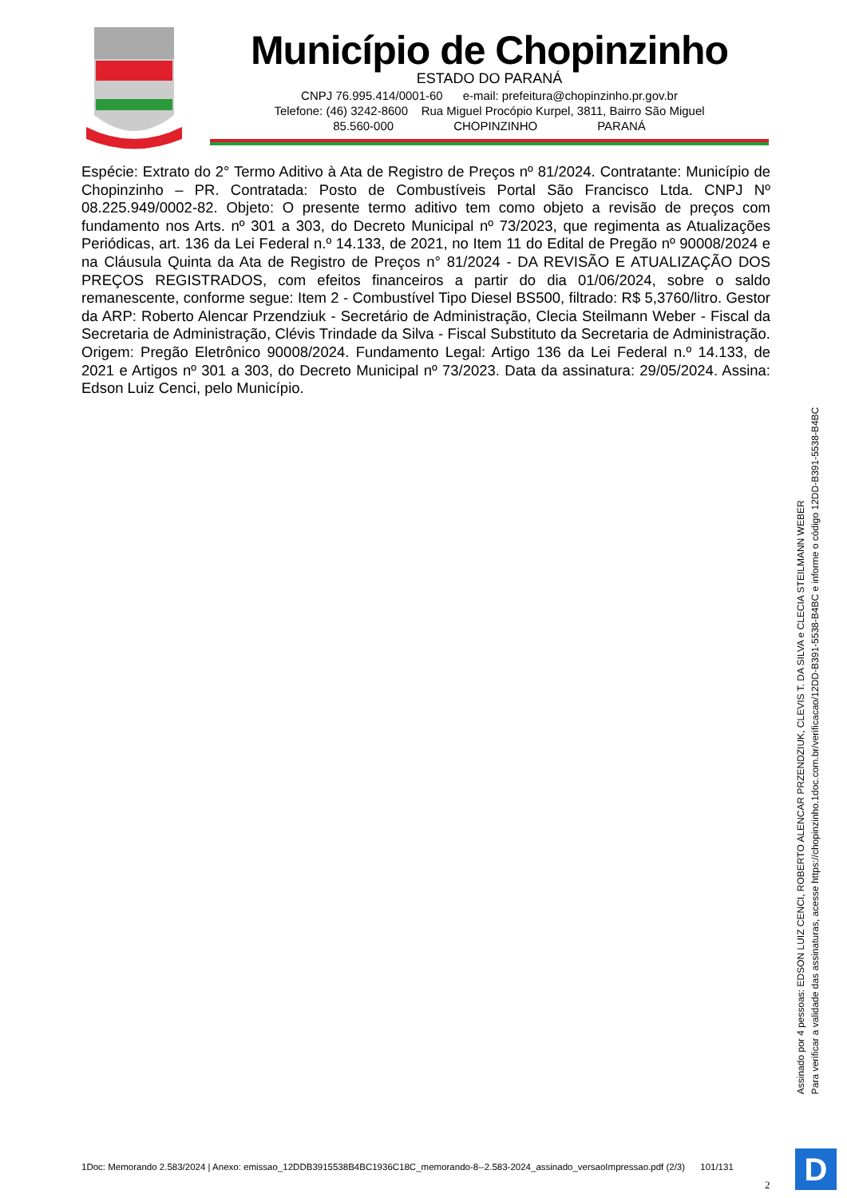Município de Chopinzinho
ESTADO DO PARANÁ
CNPJ 76.995.414/0001-60 e-mail: prefeitura@chopinzinho.pr.gov.br
Telefone: (46) 3242-8600 Rua Miguel Procópio Kurpel, 3811, Bairro São Miguel
85.560-000 CHOPINZINHO PARANÁ
Espécie: Extrato do 2° Termo Aditivo à Ata de Registro de Preços nº 81/2024. Contratante: Município de Chopinzinho – PR. Contratada: Posto de Combustíveis Portal São Francisco Ltda. CNPJ Nº 08.225.949/0002-82. Objeto: O presente termo aditivo tem como objeto a revisão de preços com fundamento nos Arts. nº 301 a 303, do Decreto Municipal nº 73/2023, que regimenta as Atualizações Periódicas, art. 136 da Lei Federal n.º 14.133, de 2021, no Item 11 do Edital de Pregão nº 90008/2024 e na Cláusula Quinta da Ata de Registro de Preços n° 81/2024 - DA REVISÃO E ATUALIZAÇÃO DOS PREÇOS REGISTRADOS, com efeitos financeiros a partir do dia 01/06/2024, sobre o saldo remanescente, conforme segue: Item 2 - Combustível Tipo Diesel BS500, filtrado: R$ 5,3760/litro. Gestor da ARP: Roberto Alencar Przendziuk - Secretário de Administração, Clecia Steilmann Weber - Fiscal da Secretaria de Administração, Clévis Trindade da Silva - Fiscal Substituto da Secretaria de Administração. Origem: Pregão Eletrônico 90008/2024. Fundamento Legal: Artigo 136 da Lei Federal n.º 14.133, de 2021 e Artigos nº 301 a 303, do Decreto Municipal nº 73/2023. Data da assinatura: 29/05/2024. Assina: Edson Luiz Cenci, pelo Município.
Assinado por 4 pessoas: EDSON LUIZ CENCI, ROBERTO ALENCAR PRZENDZIUK, CLEVIS T. DA SILVA e CLECIA STEILMANN WEBER
Para verificar a validade das assinaturas, acesse https://chopinzinho.1doc.com.br/verificacao/12DD-B391-5538-B4BC e informe o código 12DD-B391-5538-B4BC
1Doc: Memorando 2.583/2024 | Anexo: emissao_12DDB3915538B4BC1936C18C_memorando-8--2.583-2024_assinado_versaoImpressao.pdf (2/3) 101/131
2 D